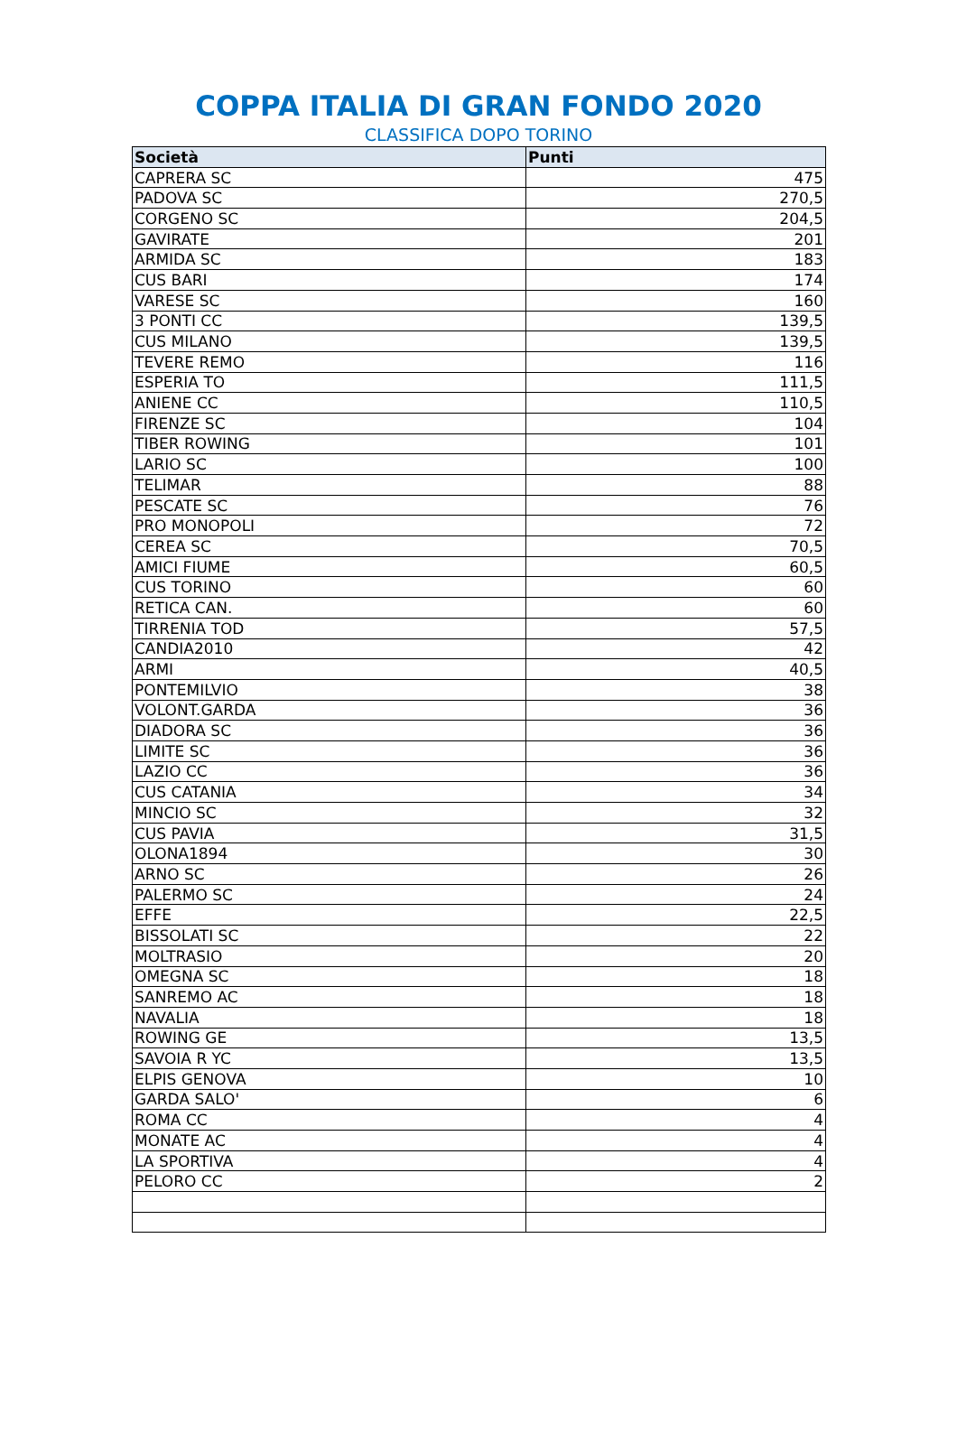COPPA ITALIA DI GRAN FONDO 2020
CLASSIFICA DOPO TORINO
| Società | Punti |
| --- | --- |
| CAPRERA SC | 475 |
| PADOVA SC | 270,5 |
| CORGENO SC | 204,5 |
| GAVIRATE | 201 |
| ARMIDA SC | 183 |
| CUS BARI | 174 |
| VARESE SC | 160 |
| 3 PONTI CC | 139,5 |
| CUS MILANO | 139,5 |
| TEVERE REMO | 116 |
| ESPERIA TO | 111,5 |
| ANIENE CC | 110,5 |
| FIRENZE SC | 104 |
| TIBER ROWING | 101 |
| LARIO SC | 100 |
| TELIMAR | 88 |
| PESCATE SC | 76 |
| PRO MONOPOLI | 72 |
| CEREA SC | 70,5 |
| AMICI FIUME | 60,5 |
| CUS TORINO | 60 |
| RETICA CAN. | 60 |
| TIRRENIA TOD | 57,5 |
| CANDIA2010 | 42 |
| ARMI | 40,5 |
| PONTEMILVIO | 38 |
| VOLONT.GARDA | 36 |
| DIADORA SC | 36 |
| LIMITE SC | 36 |
| LAZIO CC | 36 |
| CUS CATANIA | 34 |
| MINCIO SC | 32 |
| CUS PAVIA | 31,5 |
| OLONA1894 | 30 |
| ARNO SC | 26 |
| PALERMO SC | 24 |
| EFFE | 22,5 |
| BISSOLATI SC | 22 |
| MOLTRASIO | 20 |
| OMEGNA SC | 18 |
| SANREMO AC | 18 |
| NAVALIA | 18 |
| ROWING GE | 13,5 |
| SAVOIA R YC | 13,5 |
| ELPIS GENOVA | 10 |
| GARDA SALO' | 6 |
| ROMA CC | 4 |
| MONATE AC | 4 |
| LA SPORTIVA | 4 |
| PELORO CC | 2 |